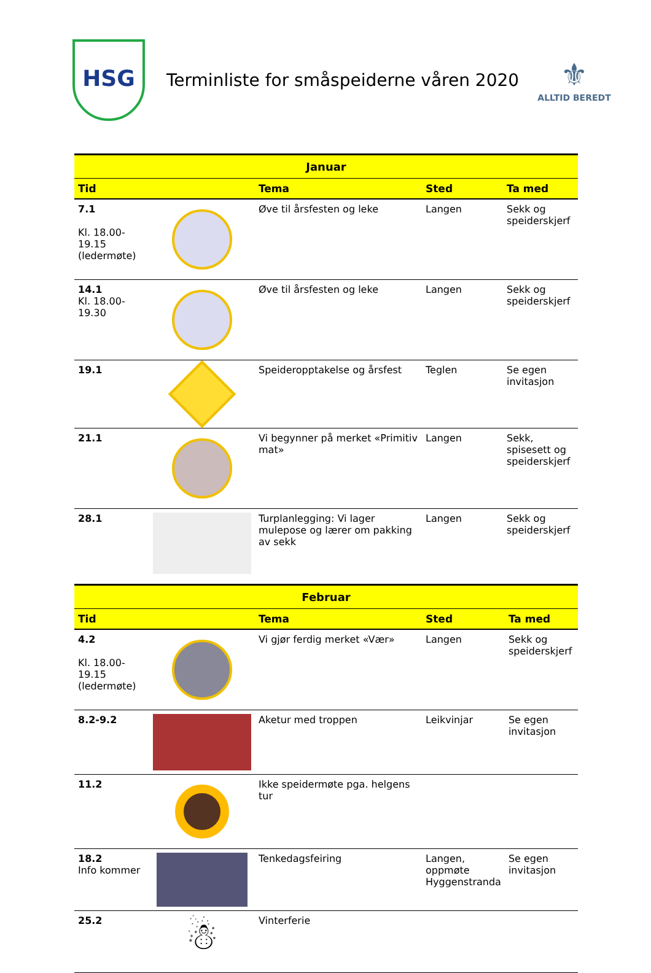HSG
Terminliste for småspeiderne våren 2020
⚜
ALLTID BEREDT
| Januar | | | | |
| --- | --- | --- | --- | --- |
| Tid | | Tema | Sted | Ta med |
| 7.1 Kl. 18.00-19.15 (ledermøte) | | Øve til årsfesten og leke | Langen | Sekk og speiderskjerf |
| 14.1 Kl. 18.00-19.30 | | Øve til årsfesten og leke | Langen | Sekk og speiderskjerf |
| 19.1 | | Speideropptakelse og årsfest | Teglen | Se egen invitasjon |
| 21.1 | | Vi begynner på merket «Primitiv mat» | Langen | Sekk, spisesett og speiderskjerf |
| 28.1 | | Turplanlegging: Vi lager mulepose og lærer om pakking av sekk | Langen | Sekk og speiderskjerf |
| Februar | | | | |
| --- | --- | --- | --- | --- |
| Tid | | Tema | Sted | Ta med |
| 4.2 Kl. 18.00-19.15 (ledermøte) | | Vi gjør ferdig merket «Vær» | Langen | Sekk og speiderskjerf |
| 8.2-9.2 | | Aketur med troppen | Leikvinjar | Se egen invitasjon |
| 11.2 | | Ikke speidermøte pga. helgens tur | | |
| 18.2 Info kommer | | Tenkedagsfeiring | Langen, oppmøte Hyggenstranda | Se egen invitasjon |
| 25.2 | ☃ | Vinterferie | | |